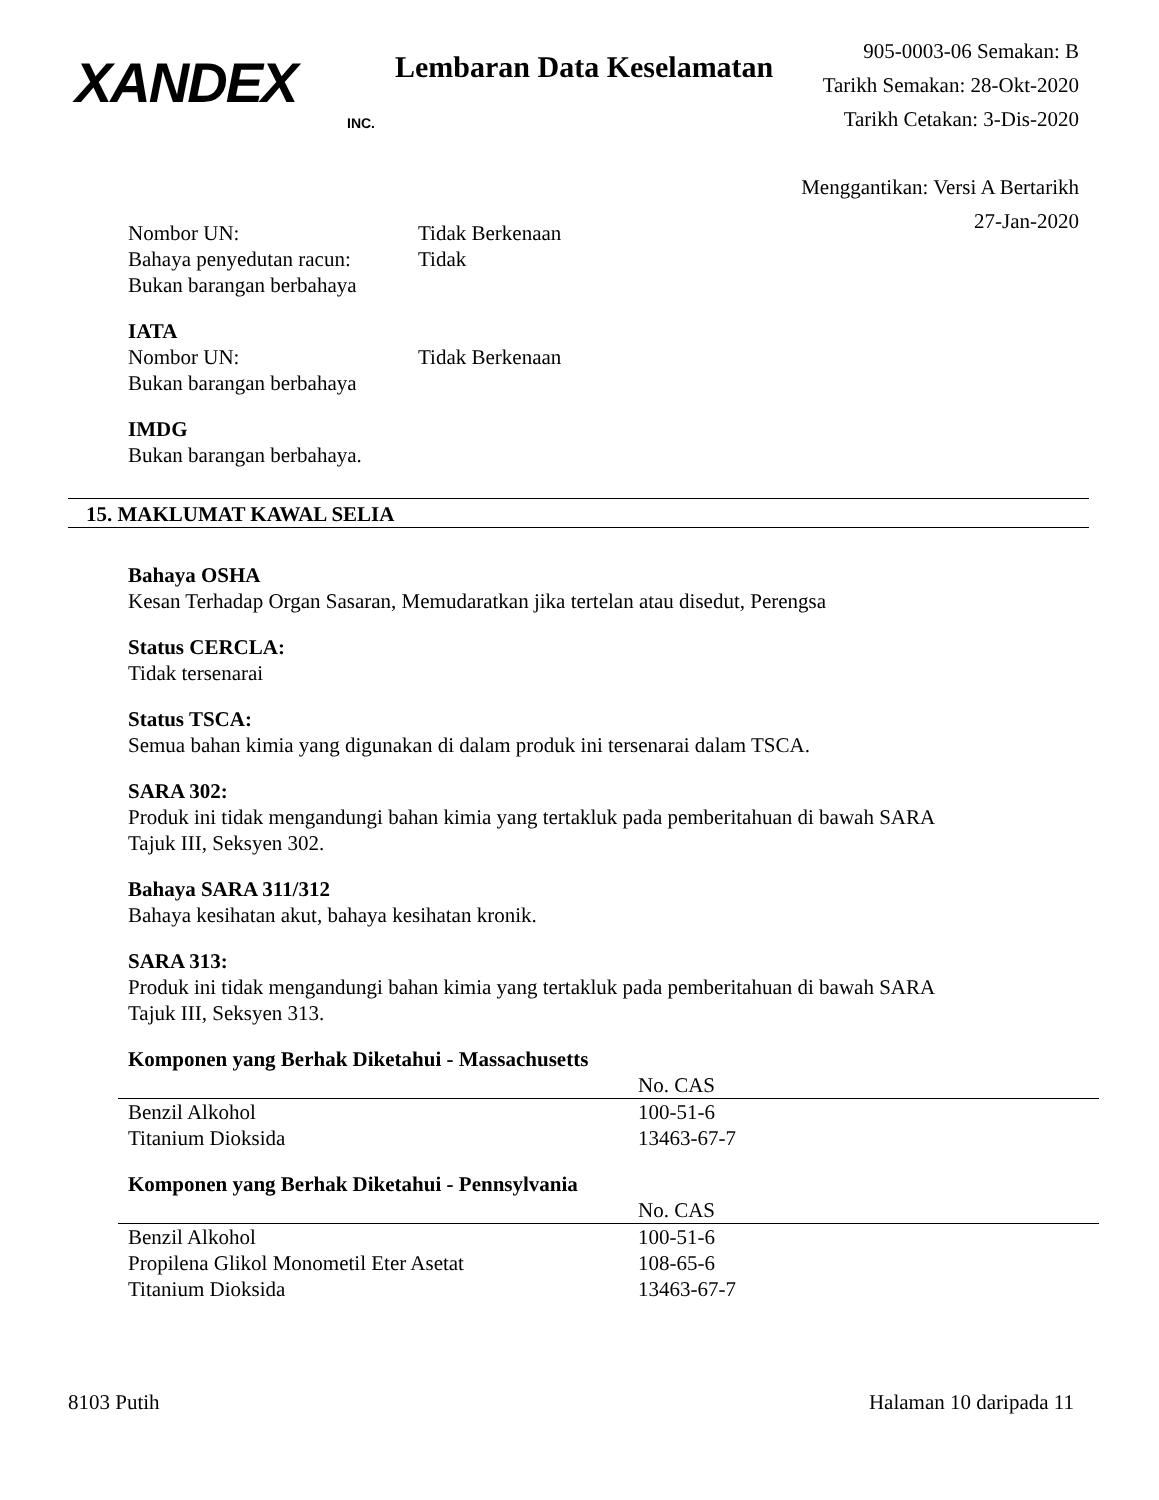XANDEX
INC.
Lembaran Data Keselamatan
905-0003-06 Semakan: B
Tarikh Semakan: 28-Okt-2020
Tarikh Cetakan: 3-Dis-2020
Menggantikan: Versi A Bertarikh 27-Jan-2020
Nombor UN: Tidak Berkenaan
Bahaya penyedutan racun: Tidak
Bukan barangan berbahaya
IATA
Nombor UN: Tidak Berkenaan
Bukan barangan berbahaya
IMDG
Bukan barangan berbahaya.
15. MAKLUMAT KAWAL SELIA
Bahaya OSHA
Kesan Terhadap Organ Sasaran, Memudaratkan jika tertelan atau disedut, Perengsa
Status CERCLA:
Tidak tersenarai
Status TSCA:
Semua bahan kimia yang digunakan di dalam produk ini tersenarai dalam TSCA.
SARA 302:
Produk ini tidak mengandungi bahan kimia yang tertakluk pada pemberitahuan di bawah SARA
Tajuk III, Seksyen 302.
Bahaya SARA 311/312
Bahaya kesihatan akut, bahaya kesihatan kronik.
SARA 313:
Produk ini tidak mengandungi bahan kimia yang tertakluk pada pemberitahuan di bawah SARA
Tajuk III, Seksyen 313.
Komponen yang Berhak Diketahui - Massachusetts
| | No. CAS |
| --- | --- |
| Benzil Alkohol | 100-51-6 |
| Titanium Dioksida | 13463-67-7 |
Komponen yang Berhak Diketahui - Pennsylvania
| | No. CAS |
| --- | --- |
| Benzil Alkohol | 100-51-6 |
| Propilena Glikol Monometil Eter Asetat | 108-65-6 |
| Titanium Dioksida | 13463-67-7 |
8103 Putih Halaman 10 daripada 11